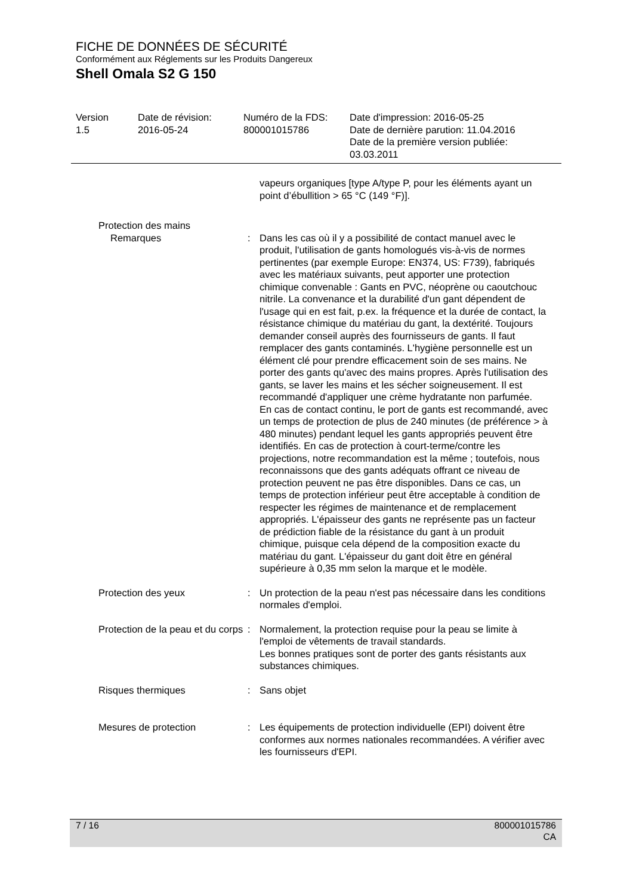FICHE DE DONNÉES DE SÉCURITÉ
Conformément aux Réglements sur les Produits Dangereux
Shell Omala S2 G 150
Version 1.5
Date de révision: 2016-05-24
Numéro de la FDS: 800001015786
Date d'impression: 2016-05-25 Date de dernière parution: 11.04.2016 Date de la première version publiée: 03.03.2011
vapeurs organiques [type A/type P, pour les éléments ayant un point d’ébullition > 65 °C (149 °F)].
Protection des mains
Remarques : Dans les cas où il y a possibilité de contact manuel avec le produit, l'utilisation de gants homologués vis-à-vis de normes pertinentes (par exemple Europe: EN374, US: F739), fabriqués avec les matériaux suivants, peut apporter une protection chimique convenable : Gants en PVC, néoprène ou caoutchouc nitrile. La convenance et la durabilité d'un gant dépendent de l'usage qui en est fait, p.ex. la fréquence et la durée de contact, la résistance chimique du matériau du gant, la dextérité. Toujours demander conseil auprès des fournisseurs de gants. Il faut remplacer des gants contaminés. L'hygiène personnelle est un élément clé pour prendre efficacement soin de ses mains. Ne porter des gants qu'avec des mains propres. Après l'utilisation des gants, se laver les mains et les sécher soigneusement. Il est recommandé d'appliquer une crème hydratante non parfumée.
En cas de contact continu, le port de gants est recommandé, avec un temps de protection de plus de 240 minutes (de préférence > à 480 minutes) pendant lequel les gants appropriés peuvent être identifiés. En cas de protection à court-terme/contre les projections, notre recommandation est la même ; toutefois, nous reconnaissons que des gants adéquats offrant ce niveau de protection peuvent ne pas être disponibles. Dans ce cas, un temps de protection inférieur peut être acceptable à condition de respecter les régimes de maintenance et de remplacement appropriés. L'épaisseur des gants ne représente pas un facteur de prédiction fiable de la résistance du gant à un produit chimique, puisque cela dépend de la composition exacte du matériau du gant. L'épaisseur du gant doit être en général supérieure à 0,35 mm selon la marque et le modèle.
Protection des yeux : Un protection de la peau n'est pas nécessaire dans les conditions normales d'emploi.
Protection de la peau et du corps
: Normalement, la protection requise pour la peau se limite à l'emploi de vêtements de travail standards.
Les bonnes pratiques sont de porter des gants résistants aux substances chimiques.
Risques thermiques : Sans objet
Mesures de protection : Les équipements de protection individuelle (EPI) doivent être conformes aux normes nationales recommandées. A vérifier avec les fournisseurs d'EPI.
7 / 16 800001015786
CA